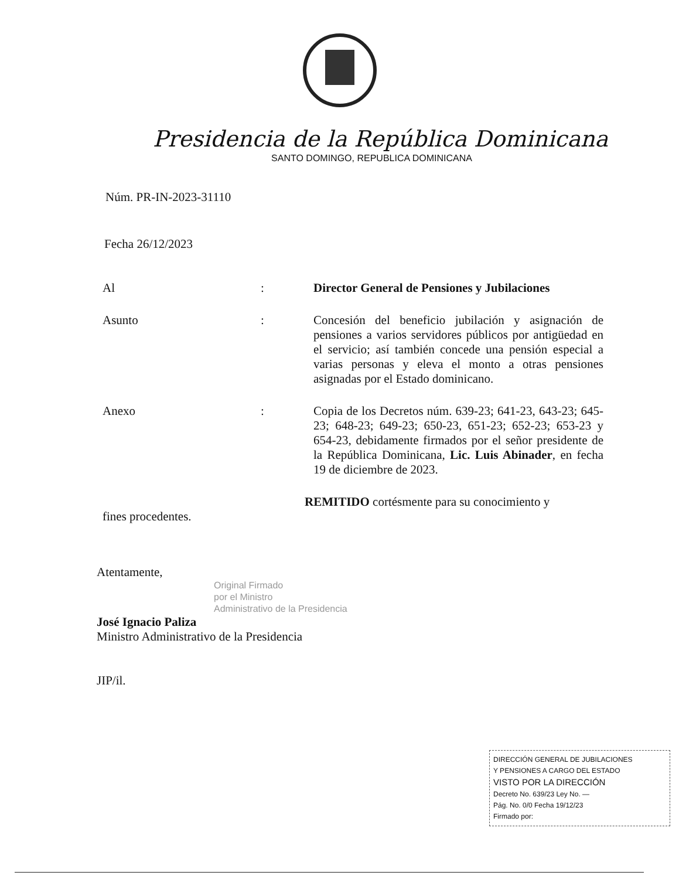Presidencia de la República Dominicana
SANTO DOMINGO, REPUBLICA DOMINICANA
Núm. PR-IN-2023-31110
Fecha 26/12/2023
Al :
Director General de Pensiones y Jubilaciones
Asunto :
Concesión del beneficio jubilación y asignación de pensiones a varios servidores públicos por antigüedad en el servicio; así también concede una pensión especial a varias personas y eleva el monto a otras pensiones asignadas por el Estado dominicano.
Anexo :
Copia de los Decretos núm. 639-23; 641-23, 643-23; 645-23; 648-23; 649-23; 650-23, 651-23; 652-23; 653-23 y 654-23, debidamente firmados por el señor presidente de la República Dominicana, Lic. Luis Abinader, en fecha 19 de diciembre de 2023.
REMITIDO cortésmente para su conocimiento y
fines procedentes.
Atentamente,
Original Firmado
por el Ministro
Administrativo de la Presidencia
José Ignacio Paliza
Ministro Administrativo de la Presidencia
JIP/il.
DIRECCIÓN GENERAL DE JUBILACIONES
Y PENSIONES A CARGO DEL ESTADO
VISTO POR LA DIRECCIÓN
Decreto No. 639/23 Ley No. —
Pág. No. 0/0 Fecha 19/12/23
Firmado por: